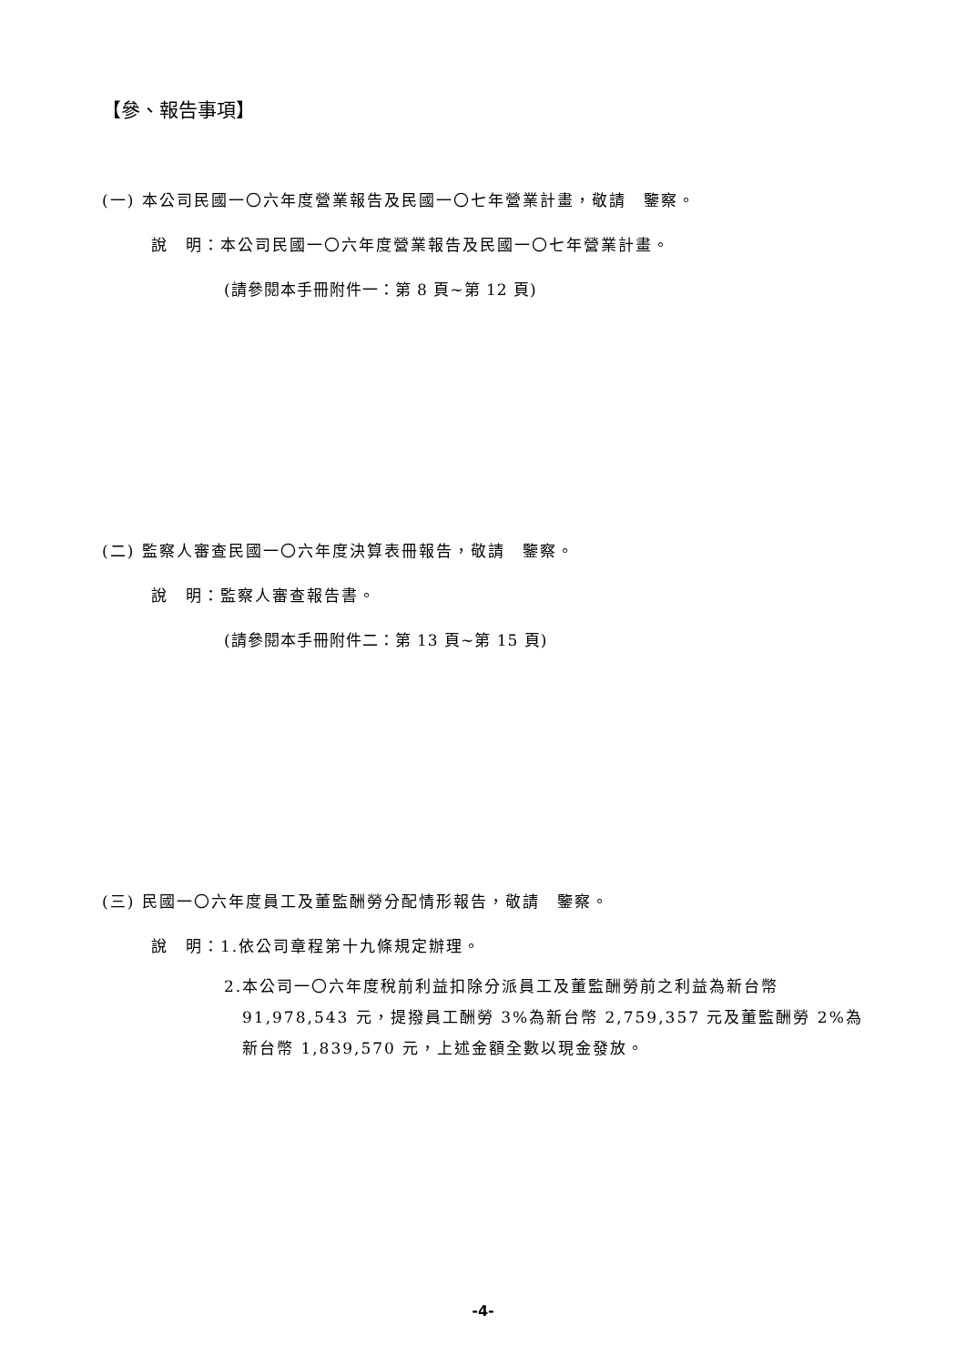【參、報告事項】
(一) 本公司民國一〇六年度營業報告及民國一〇七年營業計畫，敬請　鑒察。
說　明：本公司民國一〇六年度營業報告及民國一〇七年營業計畫。
(請參閱本手冊附件一：第 8 頁~第 12 頁)
(二) 監察人審查民國一〇六年度決算表冊報告，敬請　鑒察。
說　明：監察人審查報告書。
(請參閱本手冊附件二：第 13 頁~第 15 頁)
(三) 民國一〇六年度員工及董監酬勞分配情形報告，敬請　鑒察。
說　明：1.依公司章程第十九條規定辦理。
2.本公司一〇六年度稅前利益扣除分派員工及董監酬勞前之利益為新台幣
91,978,543 元，提撥員工酬勞 3%為新台幣 2,759,357 元及董監酬勞 2%為新台幣 1,839,570 元，上述金額全數以現金發放。
-4-